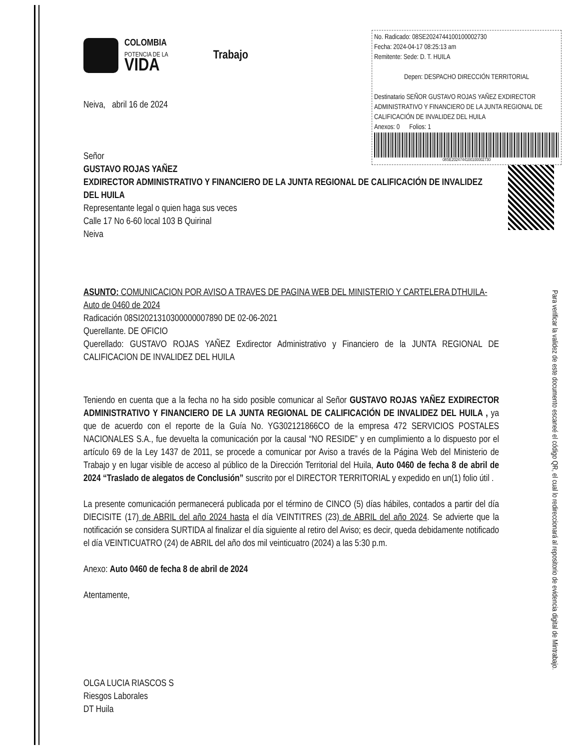Para verificar la validez de este documento escaneé el código QR, el cual lo redireccionará al repositorio de evidencia digital de Mintrabajo.
COLOMBIA
POTENCIA DE LA
VIDA
Trabajo
Neiva, abril 16 de 2024
No. Radicado: 08SE2024744100100002730
Fecha: 2024-04-17 08:25:13 am
Remitente: Sede: D. T. HUILA
Depen: DESPACHO DIRECCIÓN TERRITORIAL
Destinatario SEÑOR GUSTAVO ROJAS YAÑEZ EXDIRECTOR ADMINISTRATIVO Y FINANCIERO DE LA JUNTA REGIONAL DE CALIFICACIÓN DE INVALIDEZ DEL HUILA
Anexos: 0 Folios: 1
08SE2024744100100002730
Señor
GUSTAVO ROJAS YAÑEZ
EXDIRECTOR ADMINISTRATIVO Y FINANCIERO DE LA JUNTA REGIONAL DE CALIFICACIÓN DE INVALIDEZ DEL HUILA
Representante legal o quien haga sus veces
Calle 17 No 6-60 local 103 B Quirinal
Neiva
ASUNTO: COMUNICACION POR AVISO A TRAVES DE PAGINA WEB DEL MINISTERIO Y CARTELERA DTHUILA- Auto de 0460 de 2024
Radicación 08SI2021310300000007890 DE 02-06-2021
Querellante. DE OFICIO
Querellado: GUSTAVO ROJAS YAÑEZ Exdirector Administrativo y Financiero de la JUNTA REGIONAL DE CALIFICACION DE INVALIDEZ DEL HUILA
Teniendo en cuenta que a la fecha no ha sido posible comunicar al Señor GUSTAVO ROJAS YAÑEZ EXDIRECTOR ADMINISTRATIVO Y FINANCIERO DE LA JUNTA REGIONAL DE CALIFICACIÓN DE INVALIDEZ DEL HUILA , ya que de acuerdo con el reporte de la Guía No. YG302121866CO de la empresa 472 SERVICIOS POSTALES NACIONALES S.A., fue devuelta la comunicación por la causal “NO RESIDE” y en cumplimiento a lo dispuesto por el artículo 69 de la Ley 1437 de 2011, se procede a comunicar por Aviso a través de la Página Web del Ministerio de Trabajo y en lugar visible de acceso al público de la Dirección Territorial del Huila, Auto 0460 de fecha 8 de abril de 2024 “Traslado de alegatos de Conclusión” suscrito por el DIRECTOR TERRITORIAL y expedido en un(1) folio útil .
La presente comunicación permanecerá publicada por el término de CINCO (5) días hábiles, contados a partir del día DIECISITE (17) de ABRIL del año 2024 hasta el día VEINTITRES (23) de ABRIL del año 2024. Se advierte que la notificación se considera SURTIDA al finalizar el día siguiente al retiro del Aviso; es decir, queda debidamente notificado el día VEINTICUATRO (24) de ABRIL del año dos mil veinticuatro (2024) a las 5:30 p.m.
Anexo: Auto 0460 de fecha 8 de abril de 2024
Atentamente,
OLGA LUCIA RIASCOS S
Riesgos Laborales
DT Huila